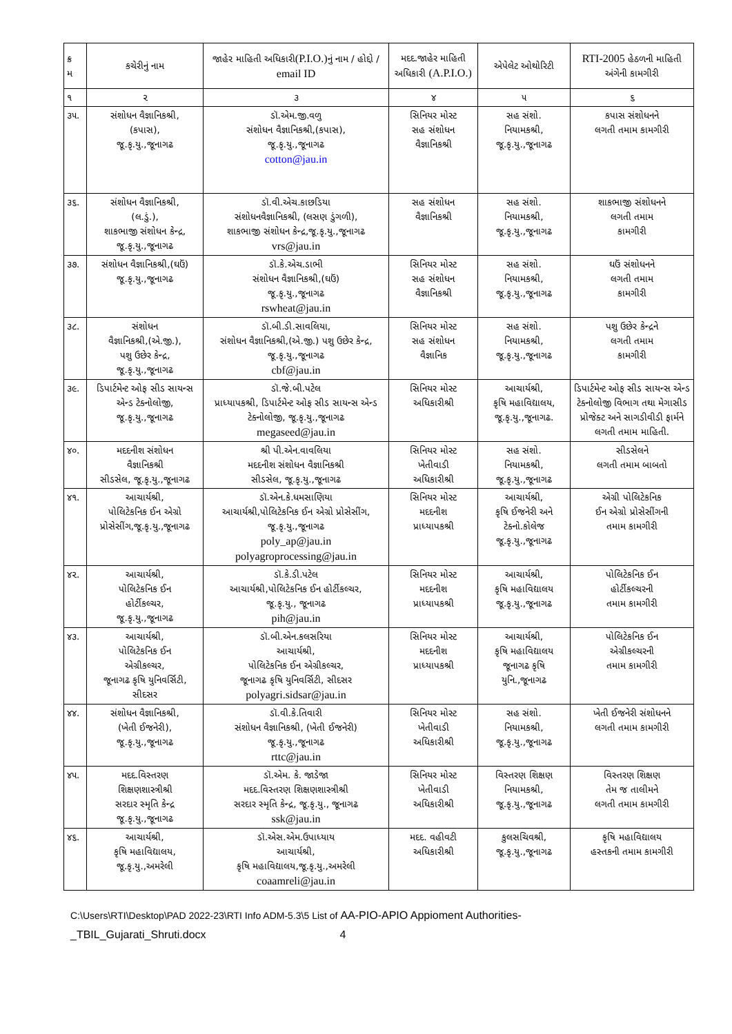| ક્ર મ | કચેરીનું નામ | જાહેર માહિતી અધિકારી (P.I.O.) નું નામ / હોદ્દો / email ID | મદદ.જાહેર માહિતી અધિકારી (A.P.I.O.) | એપેલેટ ઓથોરિટી | RTI-2005 હેઠળની માહિતી અંગેની કામગીરી |
| --- | --- | --- | --- | --- | --- |
| ૧ | ૨ | ૩ | ૪ | ૫ | ૬ |
| ૩૫. | સંશોધન વૈજ્ઞાનિકશ્રી, (કપાસ), જૂ.કૃ.યુ.,જૂનાગઢ | ડૉ.એમ.જી.વળુ સંશોધન વૈજ્ઞાનિકશ્રી,(કપાસ), જૂ.કૃ.યુ.,જૂનાગઢ cotton@jau.in | સિનિયર મોસ્ટ સહ સંશોધન વૈજ્ઞાનિકશ્રી | સહ સંશો. નિયામકશ્રી, જૂ.કૃ.યુ.,જૂનાગઢ | કપાસ સંશોધનને લગતી તમામ કામગીરી |
| ૩૬. | સંશોધન વૈજ્ઞાનિકશ્રી, (લ.ડું.), શાકભાજી સંશોધન કેન્દ્ર, જૂ.કૃ.યુ.,જૂનાગઢ | ડૉ.વી.એચ.કાછડિયા સંશોધનવૈજ્ઞાનિકશ્રી, (લસણ ડુંગળી), શાકભાજી સંશોધન કેન્દ્ર,જૂ.કૃ.યુ.,જૂનાગઢ vrs@jau.in | સહ સંશોધન વૈજ્ઞાનિકશ્રી | સહ સંશો. નિયામકશ્રી, જૂ.કૃ.યુ.,જૂનાગઢ | શાકભાજી સંશોધનને લગતી તમામ કામગીરી |
| ૩૭. | સંશોધન વૈજ્ઞાનિકશ્રી,(ઘઉં) જૂ.કૃ.યુ.,જૂનાગઢ | ડૉ.કે.એચ.ડાભી સંશોધન વૈજ્ઞાનિકશ્રી,(ઘઉં) જૂ.કૃ.યુ.,જૂનાગઢ rswheat@jau.in | સિનિયર મોસ્ટ સહ સંશોધન વૈજ્ઞાનિકશ્રી | સહ સંશો. નિયામકશ્રી, જૂ.કૃ.યુ.,જૂનાગઢ | ઘઉં સંશોધનને લગતી તમામ કામગીરી |
| ૩૮. | સંશોધન વૈજ્ઞાનિકશ્રી,(એ.જી.), પશુ ઉછેર કેન્દ્ર, જૂ.કૃ.યુ.,જૂનાગઢ | ડૉ.બી.ડી.સાવલિયા, સંશોધન વૈજ્ઞાનિકશ્રી,(એ.જી.) પશુ ઉછેર કેન્દ્ર, જૂ.કૃ.યુ.,જૂનાગઢ cbf@jau.in | સિનિયર મોસ્ટ સહ સંશોધન વૈજ્ઞાનિક | સહ સંશો. નિયામકશ્રી, જૂ.કૃ.યુ.,જૂનાગઢ | પશુ ઉછેર કેન્દ્રને લગતી તમામ કામગીરી |
| ૩૯. | ડિપાર્ટમેન્ટ ઓફ સીડ સાયન્સ એન્ડ ટેક્નોલોજી, જૂ.કૃ.યુ.,જૂનાગઢ | ડૉ.જે.બી.પટેલ પ્રાધ્યાપકશ્રી, ડિપાર્ટમેન્ટ ઓફ સીડ સાયન્સ એન્ડ ટેક્નોલોજી, જૂ.કૃ.યુ.,જૂનાગઢ megaseed@jau.in | સિનિયર મોસ્ટ અધિકારીશ્રી | આચાર્યશ્રી, કૃષિ મહાવિદ્યાલય, જૂ.કૃ.યુ.,જૂનાગઢ. | ડિપાર્ટમેન્ટ ઓફ સીડ સાયન્સ એન્ડ ટેક્નોલોજી વિભાગ તથા મેગાસીડ પ્રોજેક્ટ અને સાગડીવીડી ફાર્મને લગતી તમામ માહિતી. |
| ૪૦. | મદદનીશ સંશોધન વૈજ્ઞાનિકશ્રી સીડસેલ, જૂ.કૃ.યુ.,જૂનાગઢ | શ્રી પી.એન.વાવલિયા મદદનીશ સંશોધન વૈજ્ઞાનિકશ્રી સીડસેલ, જૂ.કૃ.યુ.,જૂનાગઢ | સિનિયર મોસ્ટ ખેતીવાડી અધિકારીશ્રી | સહ સંશો. નિયામકશ્રી, જૂ.કૃ.યુ.,જૂનાગઢ | સીડસેલને લગતી તમામ બાબતો |
| ૪૧. | આચાર્યશ્રી, પોલિટેકનિક ઈન એગ્રો પ્રોસેસીંગ,જૂ.કૃ.યુ.,જૂનાગઢ | ડૉ.એન.કે.ધમસાણિયા આચાર્યશ્રી,પોલિટેકનિક ઈન એગ્રો પ્રોસેસીંગ, જૂ.કૃ.યુ.,જૂનાગઢ poly_ap@jau.in polyagroprocessing@jau.in | સિનિયર મોસ્ટ મદદનીશ પ્રાધ્યાપકશ્રી | આચાર્યશ્રી, કૃષિ ઈજનેરી અને ટેક્નો.કોલેજ જૂ.કૃ.યુ.,જૂનાગઢ | એગ્રી પોલિટેકનિક ઈન એગ્રો પ્રોસેસીંગની તમામ કામગીરી |
| ૪૨. | આચાર્યશ્રી, પોલિટેકનિક ઈન હોર્ટીકલ્ચર, જૂ.કૃ.યુ.,જૂનાગઢ | ડૉ.કે.ડી.પટેલ આચાર્યશ્રી,પોલિટેકનિક ઈન હોર્ટીકલ્ચર, જૂ.કૃ.યુ., જૂનાગઢ pih@jau.in | સિનિયર મોસ્ટ મદદનીશ પ્રાધ્યાપકશ્રી | આચાર્યશ્રી, કૃષિ મહાવિદ્યાલય જૂ.કૃ.યુ.,જૂનાગઢ | પોલિટેકનિક ઈન હોર્ટીકલ્ચરની તમામ કામગીરી |
| ૪૩. | આચાર્યશ્રી, પોલિટેકનિક ઈન એગ્રીકલ્ચર, જૂનાગઢ કૃષિ યુનિવર્સિટી, સીદસર | ડૉ.બી.એન.કલસરિયા આચાર્યશ્રી, પોલિટેકનિક ઈન એગ્રીકલ્ચર, જૂનાગઢ કૃષિ યુનિવર્સિટી, સીદસર polyagri.sidsar@jau.in | સિનિયર મોસ્ટ મદદનીશ પ્રાધ્યાપકશ્રી | આચાર્યશ્રી, કૃષિ મહાવિદ્યાલય જૂનાગઢ કૃષિ યુનિ.,જૂનાગઢ | પોલિટેકનિક ઈન એગ્રીકલ્ચરની તમામ કામગીરી |
| ૪૪. | સંશોધન વૈજ્ઞાનિકશ્રી, (ખેતી ઈજનેરી), જૂ.કૃ.યુ.,જૂનાગઢ | ડૉ.વી.કે.તિવારી સંશોધન વૈજ્ઞાનિકશ્રી, (ખેતી ઈજનેરી) જૂ.કૃ.યુ.,જૂનાગઢ rttc@jau.in | સિનિયર મોસ્ટ ખેતીવાડી અધિકારીશ્રી | સહ સંશો. નિયામકશ્રી, જૂ.કૃ.યુ.,જૂનાગઢ | ખેતી ઈજનેરી સંશોધનને લગતી તમામ કામગીરી |
| ૪૫. | મદદ.વિસ્તરણ શિક્ષણશાસ્ત્રીશ્રી સરદાર સ્મૃતિ કેન્દ્ર જૂ.કૃ.યુ.,જૂનાગઢ | ડૉ.એમ. કે. જાડેજા મદદ.વિસ્તરણ શિક્ષણશાસ્ત્રીશ્રી સરદાર સ્મૃતિ કેન્દ્ર, જૂ.કૃ.યુ., જૂનાગઢ ssk@jau.in | સિનિયર મોસ્ટ ખેતીવાડી અધિકારીશ્રી | વિસ્તરણ શિક્ષણ નિયામકશ્રી, જૂ.કૃ.યુ.,જૂનાગઢ | વિસ્તરણ શિક્ષણ તેમ જ તાલીમને લગતી તમામ કામગીરી |
| ૪૬. | આચાર્યશ્રી, કૃષિ મહાવિદ્યાલય, જૂ.કૃ.યુ.,અમરેલી | ડૉ.એસ.એમ.ઉપાધ્યાય આચાર્યશ્રી, કૃષિ મહાવિદ્યાલય,જૂ.કૃ.યુ.,અમરેલી coaamreli@jau.in | મદદ. વહીવટી અધિકારીશ્રી | કુલસચિવશ્રી, જૂ.કૃ.યુ.,જૂનાગઢ | કૃષિ મહાવિદ્યાલય હસ્તકની તમામ કામગીરી |
C:\Users\RTI\Desktop\PAD 2022-23\RTI Info ADM-5.3\5 List of AA-PIO-APIO Appioment Authorities-
_TBIL_Gujarati_Shruti.docx 4